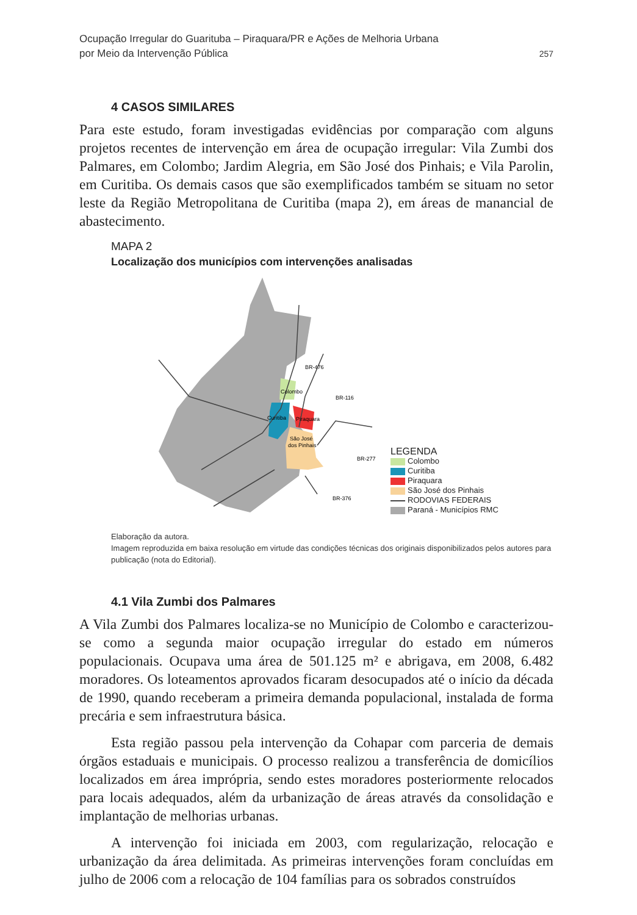Ocupação Irregular do Guarituba – Piraquara/PR e Ações de Melhoria Urbana
por Meio da Intervenção Pública
257
4 CASOS SIMILARES
Para este estudo, foram investigadas evidências por comparação com alguns projetos recentes de intervenção em área de ocupação irregular: Vila Zumbi dos Palmares, em Colombo; Jardim Alegria, em São José dos Pinhais; e Vila Parolin, em Curitiba. Os demais casos que são exemplificados também se situam no setor leste da Região Metropolitana de Curitiba (mapa 2), em áreas de manancial de abastecimento.
MAPA 2
Localização dos municípios com intervenções analisadas
Colombo
Curitiba
Piraquara
São José
dos Pinhais
BR-476
BR-116
BR-277
BR-376
LEGENDA
Colombo
Curitiba
Piraquara
São José dos Pinhais
RODOVIAS FEDERAIS
Paraná - Municípios RMC
Elaboração da autora.
Imagem reproduzida em baixa resolução em virtude das condições técnicas dos originais disponibilizados pelos autores para publicação (nota do Editorial).
4.1 Vila Zumbi dos Palmares
A Vila Zumbi dos Palmares localiza-se no Município de Colombo e caracterizou-se como a segunda maior ocupação irregular do estado em números populacionais. Ocupava uma área de 501.125 m² e abrigava, em 2008, 6.482 moradores. Os loteamentos aprovados ficaram desocupados até o início da década de 1990, quando receberam a primeira demanda populacional, instalada de forma precária e sem infraestrutura básica.
Esta região passou pela intervenção da Cohapar com parceria de demais órgãos estaduais e municipais. O processo realizou a transferência de domicílios localizados em área imprópria, sendo estes moradores posteriormente relocados para locais adequados, além da urbanização de áreas através da consolidação e implantação de melhorias urbanas.
A intervenção foi iniciada em 2003, com regularização, relocação e urbanização da área delimitada. As primeiras intervenções foram concluídas em julho de 2006 com a relocação de 104 famílias para os sobrados construídos